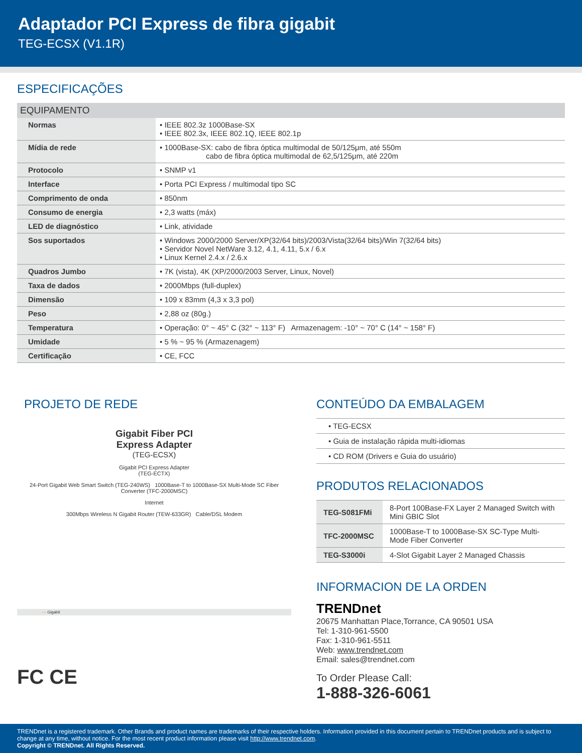Adaptador PCI Express de fibra gigabit
TEG-ECSX (V1.1R)
ESPECIFICAÇÕES
| EQUIPAMENTO | |
| --- | --- |
| Normas | • IEEE 802.3z 1000Base-SX • IEEE 802.3x, IEEE 802.1Q, IEEE 802.1p |
| Mídia de rede | • 1000Base-SX: cabo de fibra óptica multimodal de 50/125μm, até 550m cabo de fibra óptica multimodal de 62,5/125μm, até 220m |
| Protocolo | • SNMP v1 |
| Interface | • Porta PCI Express / multimodal tipo SC |
| Comprimento de onda | • 850nm |
| Consumo de energia | • 2,3 watts (máx) |
| LED de diagnóstico | • Link, atividade |
| Sos suportados | • Windows 2000/2000 Server/XP(32/64 bits)/2003/Vista(32/64 bits)/Win 7(32/64 bits) • Servidor Novel NetWare 3.12, 4.1, 4.11, 5.x / 6.x • Linux Kernel 2.4.x / 2.6.x |
| Quadros Jumbo | • 7K (vista), 4K (XP/2000/2003 Server, Linux, Novel) |
| Taxa de dados | • 2000Mbps (full-duplex) |
| Dimensão | • 109 x 83mm (4,3 x 3,3 pol) |
| Peso | • 2,88 oz (80g.) |
| Temperatura | • Operação: 0° ~ 45° C (32° ~ 113° F) Armazenagem: -10° ~ 70° C (14° ~ 158° F) |
| Umidade | • 5 % ~ 95 % (Armazenagem) |
| Certificação | • CE, FCC |
PROJETO DE REDE
Gigabit Fiber PCI
Express Adapter
(TEG-ECSX)
Gigabit PCI Express Adapter
(TEG-ECTX)
24-Port Gigabit Web Smart Switch (TEG-240WS) 1000Base-T to 1000Base-SX Multi-Mode SC Fiber Converter (TFC-2000MSC)
Internet
300Mbps Wireless N Gigabit Router (TEW-633GR) Cable/DSL Modem
— Gigabit
FC CE
CONTEÚDO DA EMBALAGEM
• TEG-ECSX
• Guia de instalação rápida multi-idiomas
• CD ROM (Drivers e Guia do usuário)
PRODUTOS RELACIONADOS
| TEG-S081FMi | 8-Port 100Base-FX Layer 2 Managed Switch with Mini GBIC Slot |
| TFC-2000MSC | 1000Base-T to 1000Base-SX SC-Type Multi-Mode Fiber Converter |
| TEG-S3000i | 4-Slot Gigabit Layer 2 Managed Chassis |
INFORMACION DE LA ORDEN
TRENDnet
20675 Manhattan Place,Torrance, CA 90501 USA
Tel: 1-310-961-5500
Fax: 1-310-961-5511
Web: www.trendnet.com
Email: sales@trendnet.com
To Order Please Call:
1-888-326-6061
TRENDnet is a registered trademark. Other Brands and product names are trademarks of their respective holders. Information provided in this document pertain to TRENDnet products and is subject to change at any time, without notice. For the most recent product information please visit http://www.trendnet.com.
Copyright © TRENDnet. All Rights Reserved.